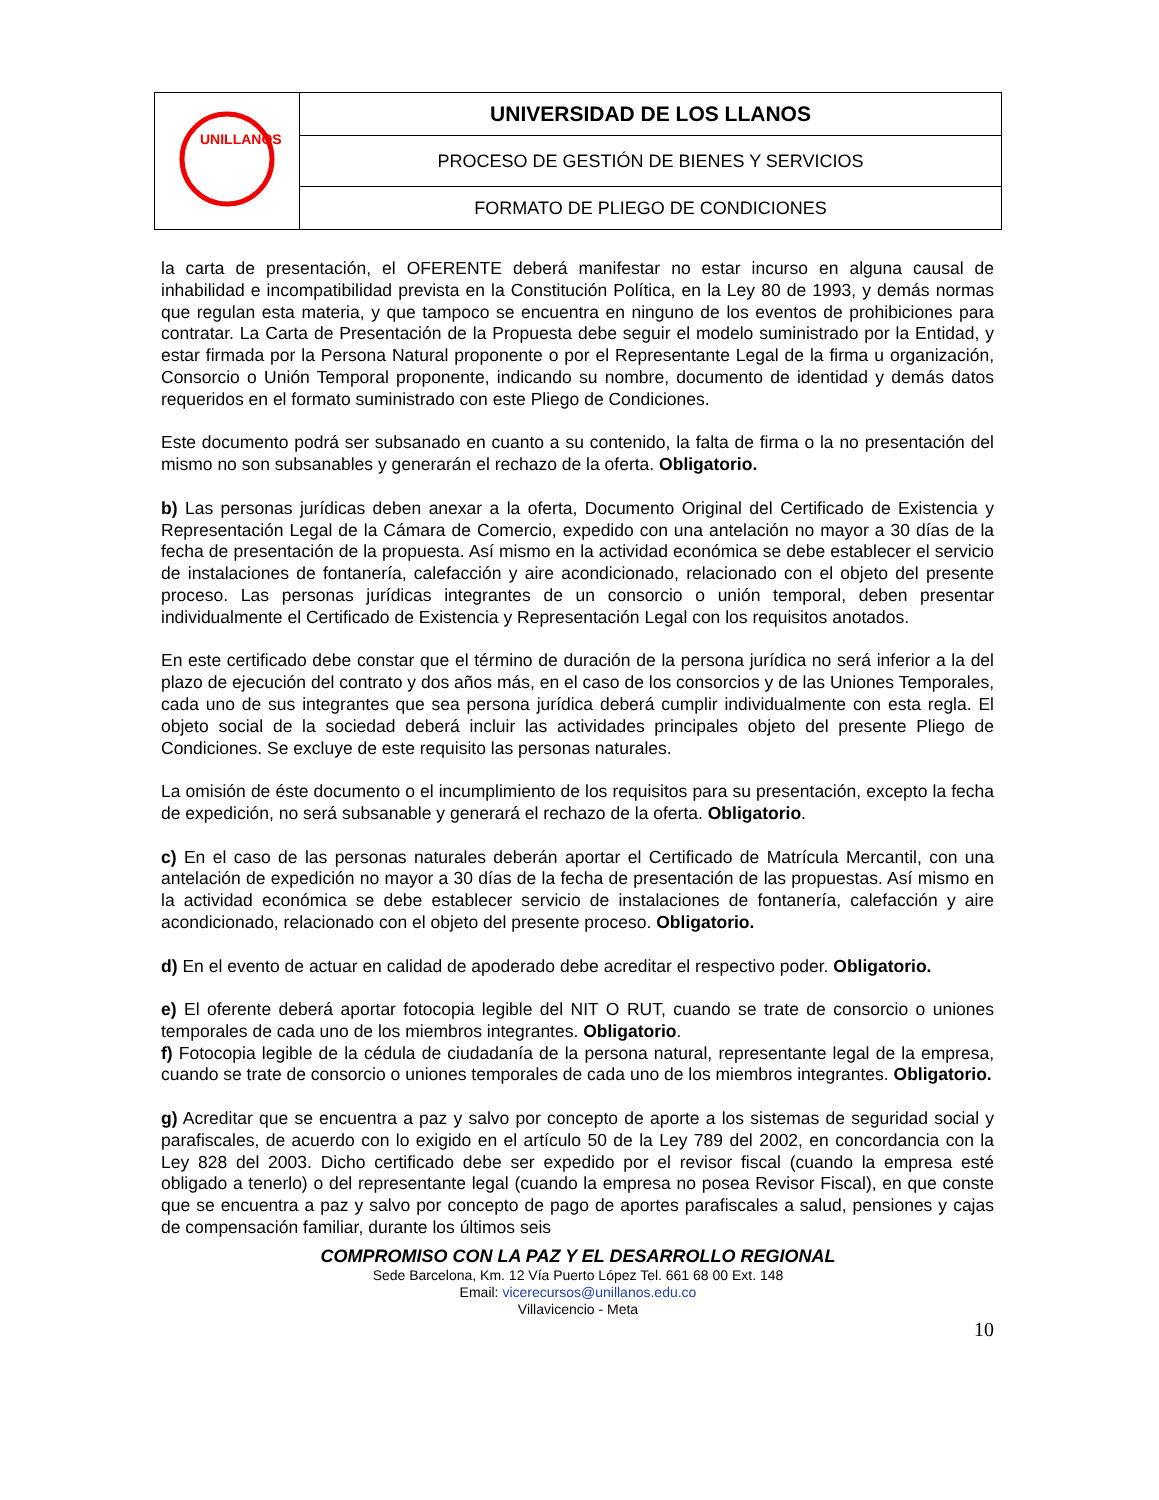| UNILLANOS | UNIVERSIDAD DE LOS LLANOS |
| | PROCESO DE GESTIÓN DE BIENES Y SERVICIOS |
| | FORMATO DE PLIEGO DE CONDICIONES |
la carta de presentación, el OFERENTE deberá manifestar no estar incurso en alguna causal de inhabilidad e incompatibilidad prevista en la Constitución Política, en la Ley 80 de 1993, y demás normas que regulan esta materia, y que tampoco se encuentra en ninguno de los eventos de prohibiciones para contratar. La Carta de Presentación de la Propuesta debe seguir el modelo suministrado por la Entidad, y estar firmada por la Persona Natural proponente o por el Representante Legal de la firma u organización, Consorcio o Unión Temporal proponente, indicando su nombre, documento de identidad y demás datos requeridos en el formato suministrado con este Pliego de Condiciones.
Este documento podrá ser subsanado en cuanto a su contenido, la falta de firma o la no presentación del mismo no son subsanables y generarán el rechazo de la oferta. Obligatorio.
b) Las personas jurídicas deben anexar a la oferta, Documento Original del Certificado de Existencia y Representación Legal de la Cámara de Comercio, expedido con una antelación no mayor a 30 días de la fecha de presentación de la propuesta. Así mismo en la actividad económica se debe establecer el servicio de instalaciones de fontanería, calefacción y aire acondicionado, relacionado con el objeto del presente proceso. Las personas jurídicas integrantes de un consorcio o unión temporal, deben presentar individualmente el Certificado de Existencia y Representación Legal con los requisitos anotados.
En este certificado debe constar que el término de duración de la persona jurídica no será inferior a la del plazo de ejecución del contrato y dos años más, en el caso de los consorcios y de las Uniones Temporales, cada uno de sus integrantes que sea persona jurídica deberá cumplir individualmente con esta regla. El objeto social de la sociedad deberá incluir las actividades principales objeto del presente Pliego de Condiciones. Se excluye de este requisito las personas naturales.
La omisión de éste documento o el incumplimiento de los requisitos para su presentación, excepto la fecha de expedición, no será subsanable y generará el rechazo de la oferta. Obligatorio.
c) En el caso de las personas naturales deberán aportar el Certificado de Matrícula Mercantil, con una antelación de expedición no mayor a 30 días de la fecha de presentación de las propuestas. Así mismo en la actividad económica se debe establecer servicio de instalaciones de fontanería, calefacción y aire acondicionado, relacionado con el objeto del presente proceso. Obligatorio.
d) En el evento de actuar en calidad de apoderado debe acreditar el respectivo poder. Obligatorio.
e) El oferente deberá aportar fotocopia legible del NIT O RUT, cuando se trate de consorcio o uniones temporales de cada uno de los miembros integrantes. Obligatorio.
f) Fotocopia legible de la cédula de ciudadanía de la persona natural, representante legal de la empresa, cuando se trate de consorcio o uniones temporales de cada uno de los miembros integrantes. Obligatorio.
g) Acreditar que se encuentra a paz y salvo por concepto de aporte a los sistemas de seguridad social y parafiscales, de acuerdo con lo exigido en el artículo 50 de la Ley 789 del 2002, en concordancia con la Ley 828 del 2003. Dicho certificado debe ser expedido por el revisor fiscal (cuando la empresa esté obligado a tenerlo) o del representante legal (cuando la empresa no posea Revisor Fiscal), en que conste que se encuentra a paz y salvo por concepto de pago de aportes parafiscales a salud, pensiones y cajas de compensación familiar, durante los últimos seis
COMPROMISO CON LA PAZ Y EL DESARROLLO REGIONAL
Sede Barcelona, Km. 12 Vía Puerto López Tel. 661 68 00 Ext. 148
Email: vicerecursos@unillanos.edu.co
Villavicencio - Meta
10